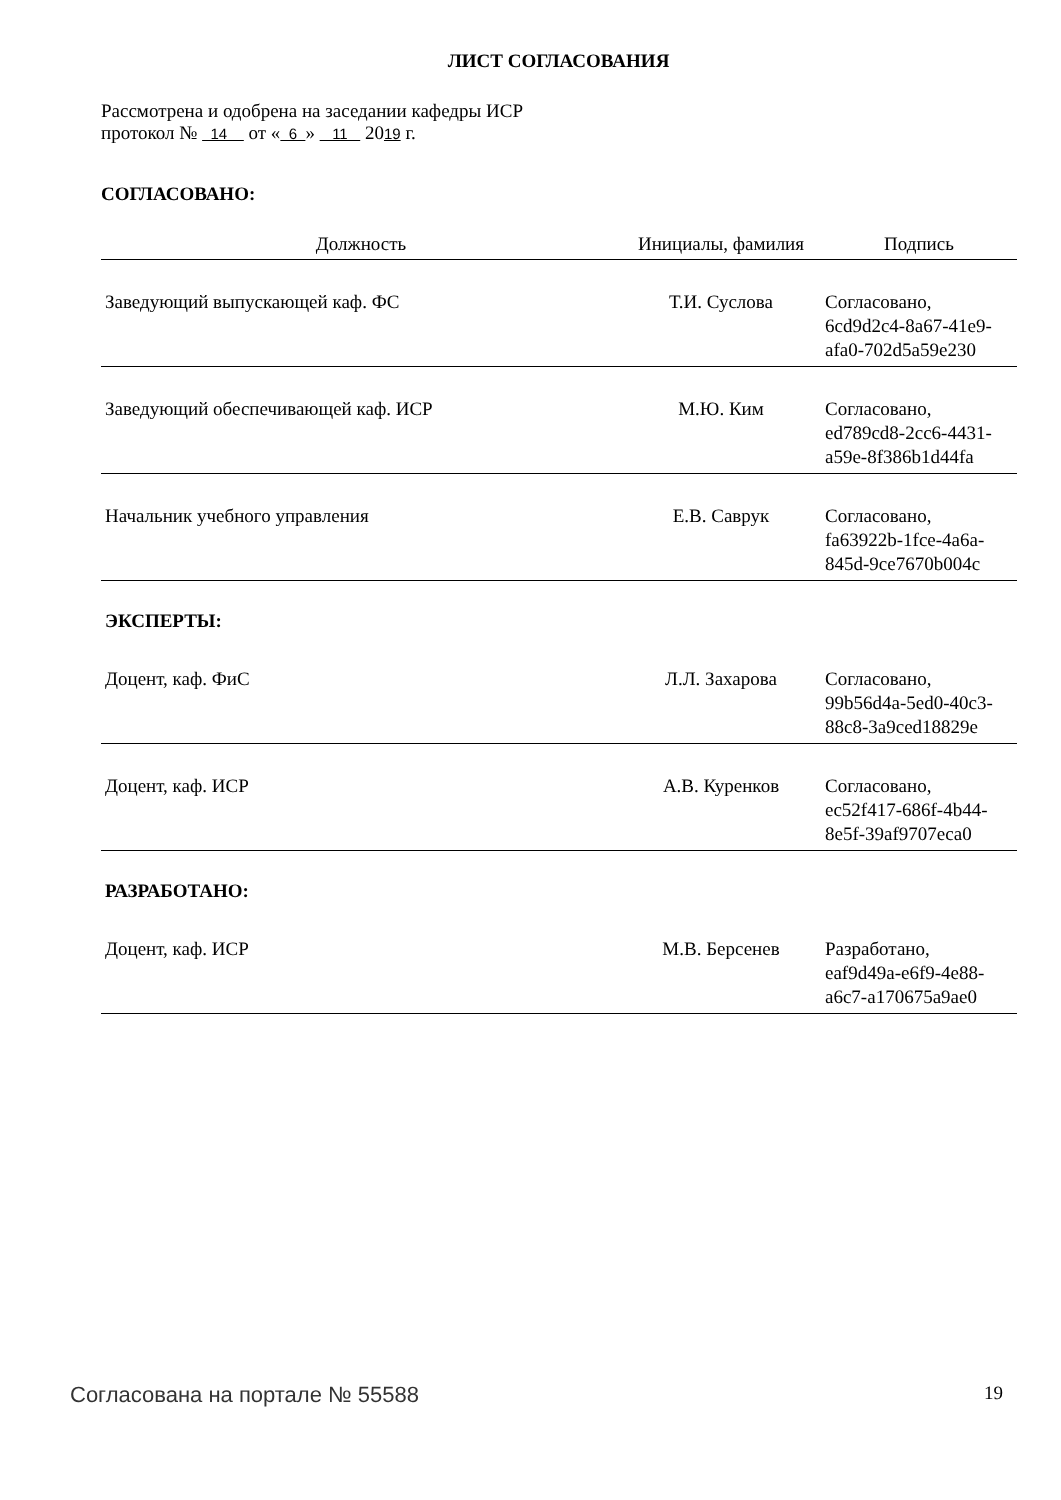ЛИСТ СОГЛАСОВАНИЯ
Рассмотрена и одобрена на заседании кафедры ИСР
протокол № 14 от « 6 » 11 2019 г.
СОГЛАСОВАНО:
| Должность | Инициалы, фамилия | Подпись |
| --- | --- | --- |
| Заведующий выпускающей каф. ФС | Т.И. Суслова | Согласовано, 6cd9d2c4-8a67-41e9- afa0-702d5a59e230 |
| Заведующий обеспечивающей каф. ИСР | М.Ю. Ким | Согласовано, ed789cd8-2cc6-4431- a59e-8f386b1d44fa |
| Начальник учебного управления | Е.В. Саврук | Согласовано, fa63922b-1fce-4a6a- 845d-9ce7670b004c |
| ЭКСПЕРТЫ: | | |
| Доцент, каф. ФиС | Л.Л. Захарова | Согласовано, 99b56d4a-5ed0-40c3- 88c8-3a9ced18829e |
| Доцент, каф. ИСР | А.В. Куренков | Согласовано, ec52f417-686f-4b44- 8e5f-39af9707eca0 |
| РАЗРАБОТАНО: | | |
| Доцент, каф. ИСР | М.В. Берсенев | Разработано, eaf9d49a-e6f9-4e88- a6c7-a170675a9ae0 |
Согласована на портале № 55588 19